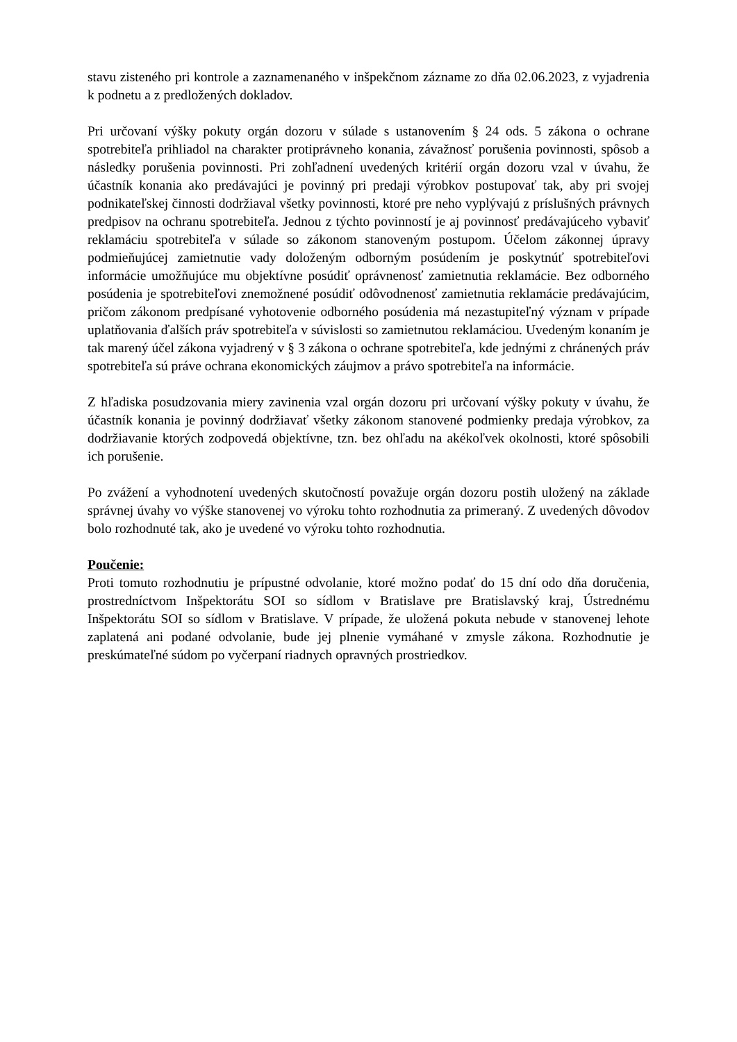stavu zisteného pri kontrole a zaznamenaného v inšpekčnom zázname zo dňa 02.06.2023, z vyjadrenia k podnetu a z predložených dokladov.
Pri určovaní výšky pokuty orgán dozoru v súlade s ustanovením § 24 ods. 5 zákona o ochrane spotrebiteľa prihliadol na charakter protiprávneho konania, závažnosť porušenia povinnosti, spôsob a následky porušenia povinnosti. Pri zohľadnení uvedených kritérií orgán dozoru vzal v úvahu, že účastník konania ako predávajúci je povinný pri predaji výrobkov postupovať tak, aby pri svojej podnikateľskej činnosti dodržiaval všetky povinnosti, ktoré pre neho vyplývajú z príslušných právnych predpisov na ochranu spotrebiteľa. Jednou z týchto povinností je aj povinnosť predávajúceho vybaviť reklamáciu spotrebiteľa v súlade so zákonom stanoveným postupom. Účelom zákonnej úpravy podmieňujúcej zamietnutie vady doloženým odborným posúdením je poskytnúť spotrebiteľovi informácie umožňujúce mu objektívne posúdiť oprávnenosť zamietnutia reklamácie. Bez odborného posúdenia je spotrebiteľovi znemožnené posúdiť odôvodnenosť zamietnutia reklamácie predávajúcim, pričom zákonom predpísané vyhotovenie odborného posúdenia má nezastupiteľný význam v prípade uplatňovania ďalších práv spotrebiteľa v súvislosti so zamietnutou reklamáciou. Uvedeným konaním je tak marený účel zákona vyjadrený v § 3 zákona o ochrane spotrebiteľa, kde jednými z chránených práv spotrebiteľa sú práve ochrana ekonomických záujmov a právo spotrebiteľa na informácie.
Z hľadiska posudzovania miery zavinenia vzal orgán dozoru pri určovaní výšky pokuty v úvahu, že účastník konania je povinný dodržiavať všetky zákonom stanovené podmienky predaja výrobkov, za dodržiavanie ktorých zodpovedá objektívne, tzn. bez ohľadu na akékoľvek okolnosti, ktoré spôsobili ich porušenie.
Po zvážení a vyhodnotení uvedených skutočností považuje orgán dozoru postih uložený na základe správnej úvahy vo výške stanovenej vo výroku tohto rozhodnutia za primeraný. Z uvedených dôvodov bolo rozhodnuté tak, ako je uvedené vo výroku tohto rozhodnutia.
Poučenie:
Proti tomuto rozhodnutiu je prípustné odvolanie, ktoré možno podať do 15 dní odo dňa doručenia, prostredníctvom Inšpektorátu SOI so sídlom v Bratislave pre Bratislavský kraj, Ústrednému Inšpektorátu SOI so sídlom v Bratislave. V prípade, že uložená pokuta nebude v stanovenej lehote zaplatená ani podané odvolanie, bude jej plnenie vymáhané v zmysle zákona. Rozhodnutie je preskúmateľné súdom po vyčerpaní riadnych opravných prostriedkov.